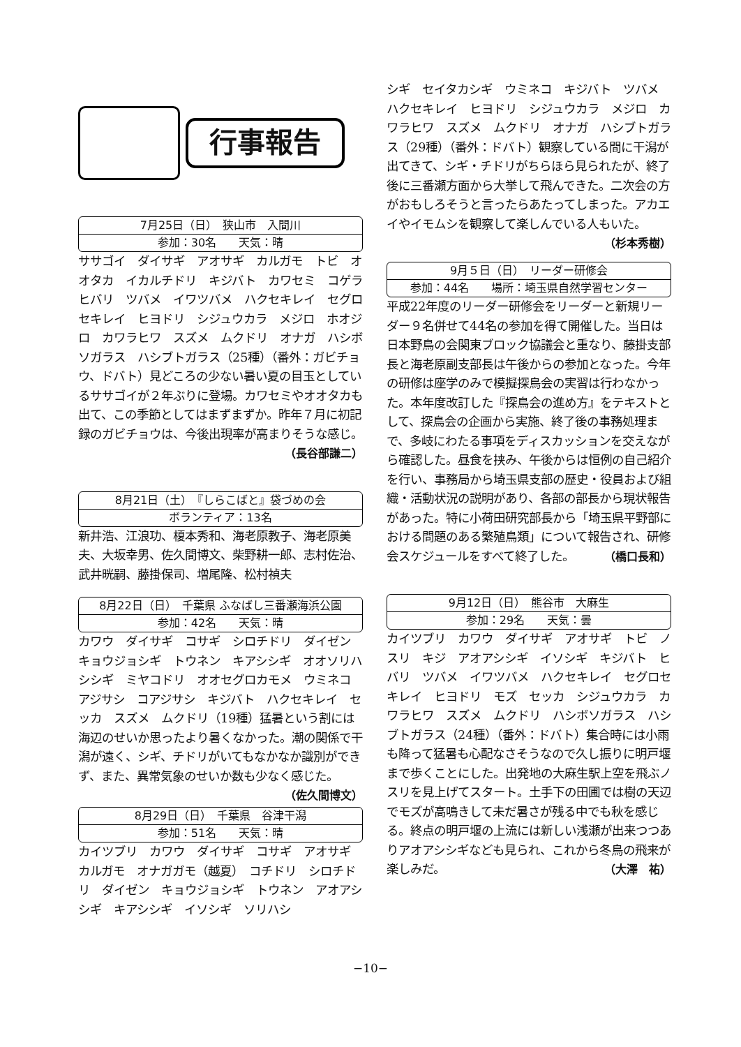行事報告
7月25日（日）　狭山市　入間川
参加：30名　　天気：晴
ササゴイ　ダイサギ　アオサギ　カルガモ　トビ　オオタカ　イカルチドリ　キジバト　カワセミ　コゲラ　ヒバリ　ツバメ　イワツバメ　ハクセキレイ　セグロセキレイ　ヒヨドリ　シジュウカラ　メジロ　ホオジロ　カワラヒワ　スズメ　ムクドリ　オナガ　ハシボソガラス　ハシブトガラス（25種）（番外：ガビチョウ、ドバト）見どころの少ない暑い夏の目玉としているササゴイが２年ぶりに登場。カワセミやオオタカも出て、この季節としてはまずまずか。昨年７月に初記録のガビチョウは、今後出現率が高まりそうな感じ。
（長谷部謙二）
8月21日（土）　『しらこばと』袋づめの会
ボランティア：13名
新井浩、江浪功、榎本秀和、海老原教子、海老原美夫、大坂幸男、佐久間博文、柴野耕一郎、志村佐治、武井晄嗣、藤掛保司、増尾隆、松村禎夫
8月22日（日）　千葉県 ふなばし三番瀬海浜公園
参加：42名　　天気：晴
カワウ　ダイサギ　コサギ　シロチドリ　ダイゼン　キョウジョシギ　トウネン　キアシシギ　オオソリハシシギ　ミヤコドリ　オオセグロカモメ　ウミネコ　アジサシ　コアジサシ　キジバト　ハクセキレイ　セッカ　スズメ　ムクドリ（19種）猛暑という割には海辺のせいか思ったより暑くなかった。潮の関係で干潟が遠く、シギ、チドリがいてもなかなか識別ができず、また、異常気象のせいか数も少なく感じた。 （佐久間博文）
8月29日（日）　千葉県　谷津干潟
参加：51名　　天気：晴
カイツブリ　カワウ　ダイサギ　コサギ　アオサギ　カルガモ　オナガガモ（越夏）　コチドリ　シロチドリ　ダイゼン　キョウジョシギ　トウネン　アオアシシギ　キアシシギ　イソシギ　ソリハシ
シギ　セイタカシギ　ウミネコ　キジバト　ツバメ　ハクセキレイ　ヒヨドリ　シジュウカラ　メジロ　カワラヒワ　スズメ　ムクドリ　オナガ　ハシブトガラス（29種）（番外：ドバト）観察している間に干潟が出てきて、シギ・チドリがちらほら見られたが、終了後に三番瀬方面から大挙して飛んできた。二次会の方がおもしろそうと言ったらあたってしまった。アカエイやイモムシを観察して楽しんでいる人もいた。 （杉本秀樹）
9月５日（日）　リーダー研修会
参加：44名　　場所：埼玉県自然学習センター
平成22年度のリーダー研修会をリーダーと新規リーダー９名併せて44名の参加を得て開催した。当日は日本野鳥の会関東ブロック協議会と重なり、藤掛支部長と海老原副支部長は午後からの参加となった。今年の研修は座学のみで模擬探鳥会の実習は行わなかった。本年度改訂した『探鳥会の進め方』をテキストとして、探鳥会の企画から実施、終了後の事務処理まで、多岐にわたる事項をディスカッションを交えながら確認した。昼食を挟み、午後からは恒例の自己紹介を行い、事務局から埼玉県支部の歴史・役員および組織・活動状況の説明があり、各部の部長から現状報告があった。特に小荷田研究部長から「埼玉県平野部における問題のある繁殖鳥類」について報告され、研修会スケジュールをすべて終了した。 （橋口長和）
9月12日（日）　熊谷市　大麻生
参加：29名　　天気：曇
カイツブリ　カワウ　ダイサギ　アオサギ　トビ　ノスリ　キジ　アオアシシギ　イソシギ　キジバト　ヒバリ　ツバメ　イワツバメ　ハクセキレイ　セグロセキレイ　ヒヨドリ　モズ　セッカ　シジュウカラ　カワラヒワ　スズメ　ムクドリ　ハシボソガラス　ハシブトガラス（24種）（番外：ドバト）集合時には小雨も降って猛暑も心配なさそうなので久し振りに明戸堰まで歩くことにした。出発地の大麻生駅上空を飛ぶノスリを見上げてスタート。土手下の田圃では樹の天辺でモズが高鳴きして未だ暑さが残る中でも秋を感じる。終点の明戸堰の上流には新しい浅瀬が出来つつありアオアシシギなども見られ、これから冬鳥の飛来が楽しみだ。 （大澤　祐）
−10−